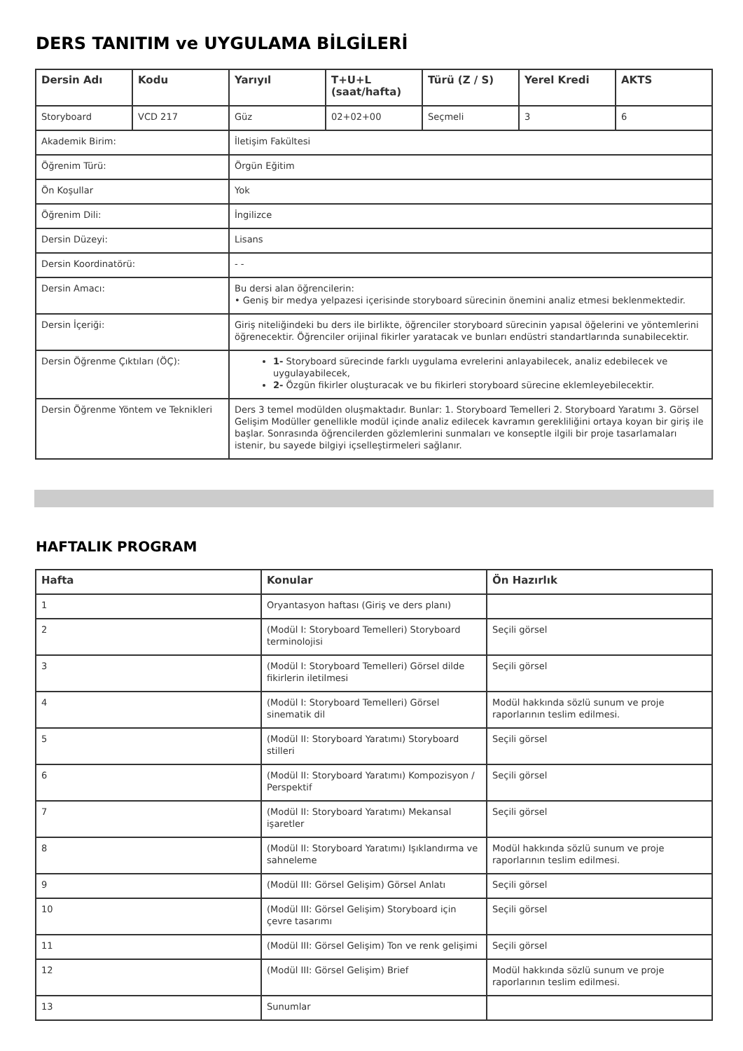DERS TANITIM ve UYGULAMA BİLGİLERİ
| Dersin Adı | Kodu | Yarıyıl | T+U+L (saat/hafta) | Türü (Z / S) | Yerel Kredi | AKTS |
| --- | --- | --- | --- | --- | --- | --- |
| Storyboard | VCD 217 | Güz | 02+02+00 | Seçmeli | 3 | 6 |
| Akademik Birim: | | İletişim Fakültesi | | | | |
| Öğrenim Türü: | | Örgün Eğitim | | | | |
| Ön Koşullar | | Yok | | | | |
| Öğrenim Dili: | | İngilizce | | | | |
| Dersin Düzeyi: | | Lisans | | | | |
| Dersin Koordinatörü: | | - - | | | | |
| Dersin Amacı: | | Bu dersi alan öğrencilerin: • Geniş bir medya yelpazesi içerisinde storyboard sürecinin önemini analiz etmesi beklenmektedir. | | | | |
| Dersin İçeriği: | | Giriş niteliğindeki bu ders ile birlikte, öğrenciler storyboard sürecinin yapısal öğelerini ve yöntemlerini öğrenecektir. Öğrenciler orijinal fikirler yaratacak ve bunları endüstri standartlarında sunabilecektir. | | | | |
| Dersin Öğrenme Çıktıları (ÖÇ): | | 1- Storyboard sürecinde farklı uygulama evrelerini anlayabilecek, analiz edebilecek ve uygulayabilecek, 2- Özgün fikirler oluşturacak ve bu fikirleri storyboard sürecine eklemleyebilecektir. | | | | |
| Dersin Öğrenme Yöntem ve Teknikleri | | Ders 3 temel modülden oluşmaktadır. Bunlar: 1. Storyboard Temelleri 2. Storyboard Yaratımı 3. Görsel Gelişim Modüller genellikle modül içinde analiz edilecek kavramın gerekliliğini ortaya koyan bir giriş ile başlar. Sonrasında öğrencilerden gözlemlerini sunmaları ve konseptle ilgili bir proje tasarlamaları istenir, bu sayede bilgiyi içselleştirmeleri sağlanır. | | | | |
HAFTALIK PROGRAM
| Hafta | Konular | Ön Hazırlık |
| --- | --- | --- |
| 1 | Oryantasyon haftası (Giriş ve ders planı) | |
| 2 | (Modül I: Storyboard Temelleri) Storyboard terminolojisi | Seçili görsel |
| 3 | (Modül I: Storyboard Temelleri) Görsel dilde fikirlerin iletilmesi | Seçili görsel |
| 4 | (Modül I: Storyboard Temelleri) Görsel sinematik dil | Modül hakkında sözlü sunum ve proje raporlarının teslim edilmesi. |
| 5 | (Modül II: Storyboard Yaratımı) Storyboard stilleri | Seçili görsel |
| 6 | (Modül II: Storyboard Yaratımı) Kompozisyon / Perspektif | Seçili görsel |
| 7 | (Modül II: Storyboard Yaratımı) Mekansal işaretler | Seçili görsel |
| 8 | (Modül II: Storyboard Yaratımı) Işıklandırma ve sahneleme | Modül hakkında sözlü sunum ve proje raporlarının teslim edilmesi. |
| 9 | (Modül III: Görsel Gelişim) Görsel Anlatı | Seçili görsel |
| 10 | (Modül III: Görsel Gelişim) Storyboard için çevre tasarımı | Seçili görsel |
| 11 | (Modül III: Görsel Gelişim) Ton ve renk gelişimi | Seçili görsel |
| 12 | (Modül III: Görsel Gelişim) Brief | Modül hakkında sözlü sunum ve proje raporlarının teslim edilmesi. |
| 13 | Sunumlar | |